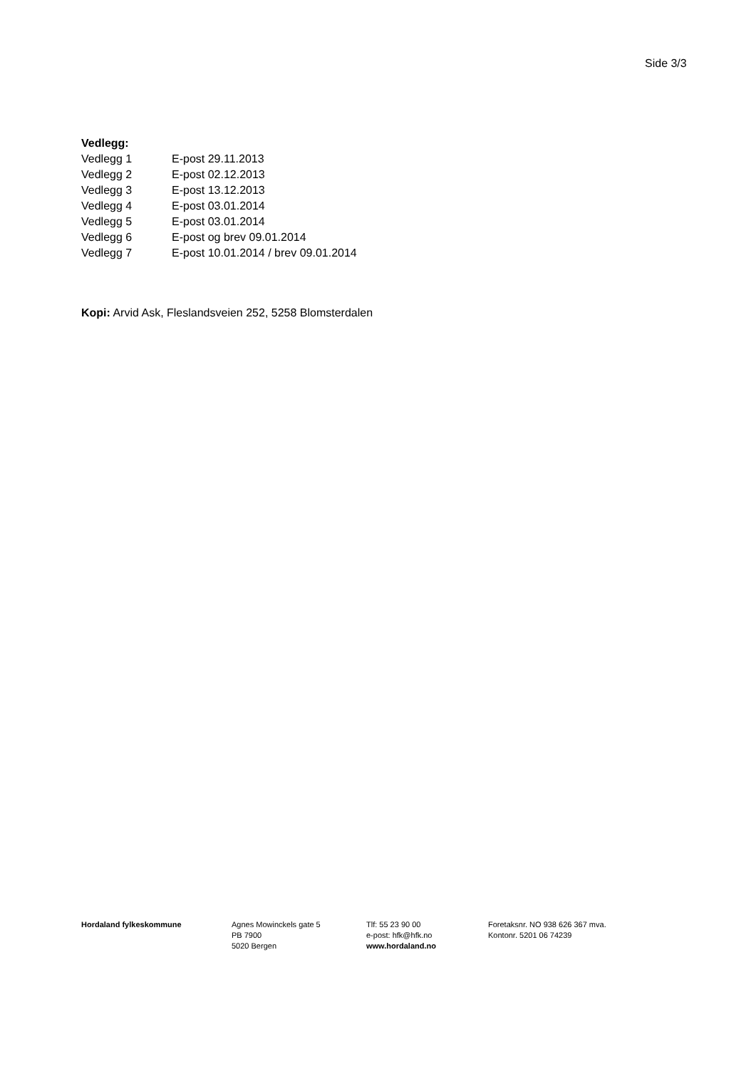Side 3/3
Vedlegg:
Vedlegg 1 E-post 29.11.2013
Vedlegg 2 E-post 02.12.2013
Vedlegg 3 E-post 13.12.2013
Vedlegg 4 E-post 03.01.2014
Vedlegg 5 E-post 03.01.2014
Vedlegg 6 E-post og brev 09.01.2014
Vedlegg 7 E-post 10.01.2014 / brev 09.01.2014
Kopi: Arvid Ask, Fleslandsveien 252, 5258 Blomsterdalen
Hordaland fylkeskommune Agnes Mowinckels gate 5
PB 7900
5020 Bergen
Tlf: 55 23 90 00
e-post: hfk@hfk.no
www.hordaland.no
Foretaksnr. NO 938 626 367 mva.
Kontonr. 5201 06 74239